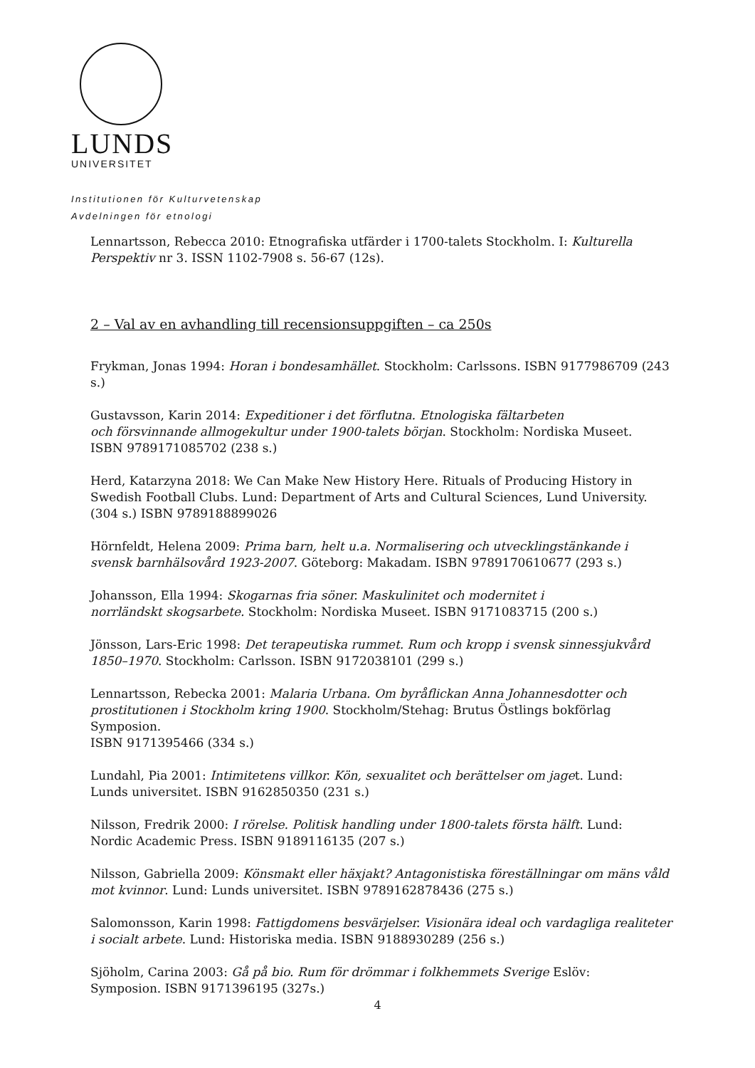LUNDS
UNIVERSITET
Institutionen för Kulturvetenskap
Avdelningen för etnologi
Lennartsson, Rebecca 2010: Etnografiska utfärder i 1700-talets Stockholm. I: Kulturella Perspektiv nr 3. ISSN 1102-7908 s. 56-67 (12s).
2 – Val av en avhandling till recensionsuppgiften – ca 250s
Frykman, Jonas 1994: Horan i bondesamhället. Stockholm: Carlssons. ISBN 9177986709 (243 s.)
Gustavsson, Karin 2014: Expeditioner i det förflutna. Etnologiska fältarbeten
och försvinnande allmogekultur under 1900-talets början. Stockholm: Nordiska Museet.
ISBN 9789171085702 (238 s.)
Herd, Katarzyna 2018: We Can Make New History Here. Rituals of Producing History in Swedish Football Clubs. Lund: Department of Arts and Cultural Sciences, Lund University. (304 s.) ISBN 9789188899026
Hörnfeldt, Helena 2009: Prima barn, helt u.a. Normalisering och utvecklingstänkande i
svensk barnhälsovård 1923-2007. Göteborg: Makadam. ISBN 9789170610677 (293 s.)
Johansson, Ella 1994: Skogarnas fria söner. Maskulinitet och modernitet i
norrländskt skogsarbete. Stockholm: Nordiska Museet. ISBN 9171083715 (200 s.)
Jönsson, Lars-Eric 1998: Det terapeutiska rummet. Rum och kropp i svensk sinnessjukvård
1850–1970. Stockholm: Carlsson. ISBN 9172038101 (299 s.)
Lennartsson, Rebecka 2001: Malaria Urbana. Om byråflickan Anna Johannesdotter och
prostitutionen i Stockholm kring 1900. Stockholm/Stehag: Brutus Östlings bokförlag Symposion.
ISBN 9171395466 (334 s.)
Lundahl, Pia 2001: Intimitetens villkor. Kön, sexualitet och berättelser om jaget. Lund:
Lunds universitet. ISBN 9162850350 (231 s.)
Nilsson, Fredrik 2000: I rörelse. Politisk handling under 1800-talets första hälft. Lund:
Nordic Academic Press. ISBN 9189116135 (207 s.)
Nilsson, Gabriella 2009: Könsmakt eller häxjakt? Antagonistiska föreställningar om mäns våld mot kvinnor. Lund: Lunds universitet. ISBN 9789162878436 (275 s.)
Salomonsson, Karin 1998: Fattigdomens besvärjelser. Visionära ideal och vardagliga realiteter
i socialt arbete. Lund: Historiska media. ISBN 9188930289 (256 s.)
Sjöholm, Carina 2003: Gå på bio. Rum för drömmar i folkhemmets Sverige Eslöv:
Symposion. ISBN 9171396195 (327s.)
4